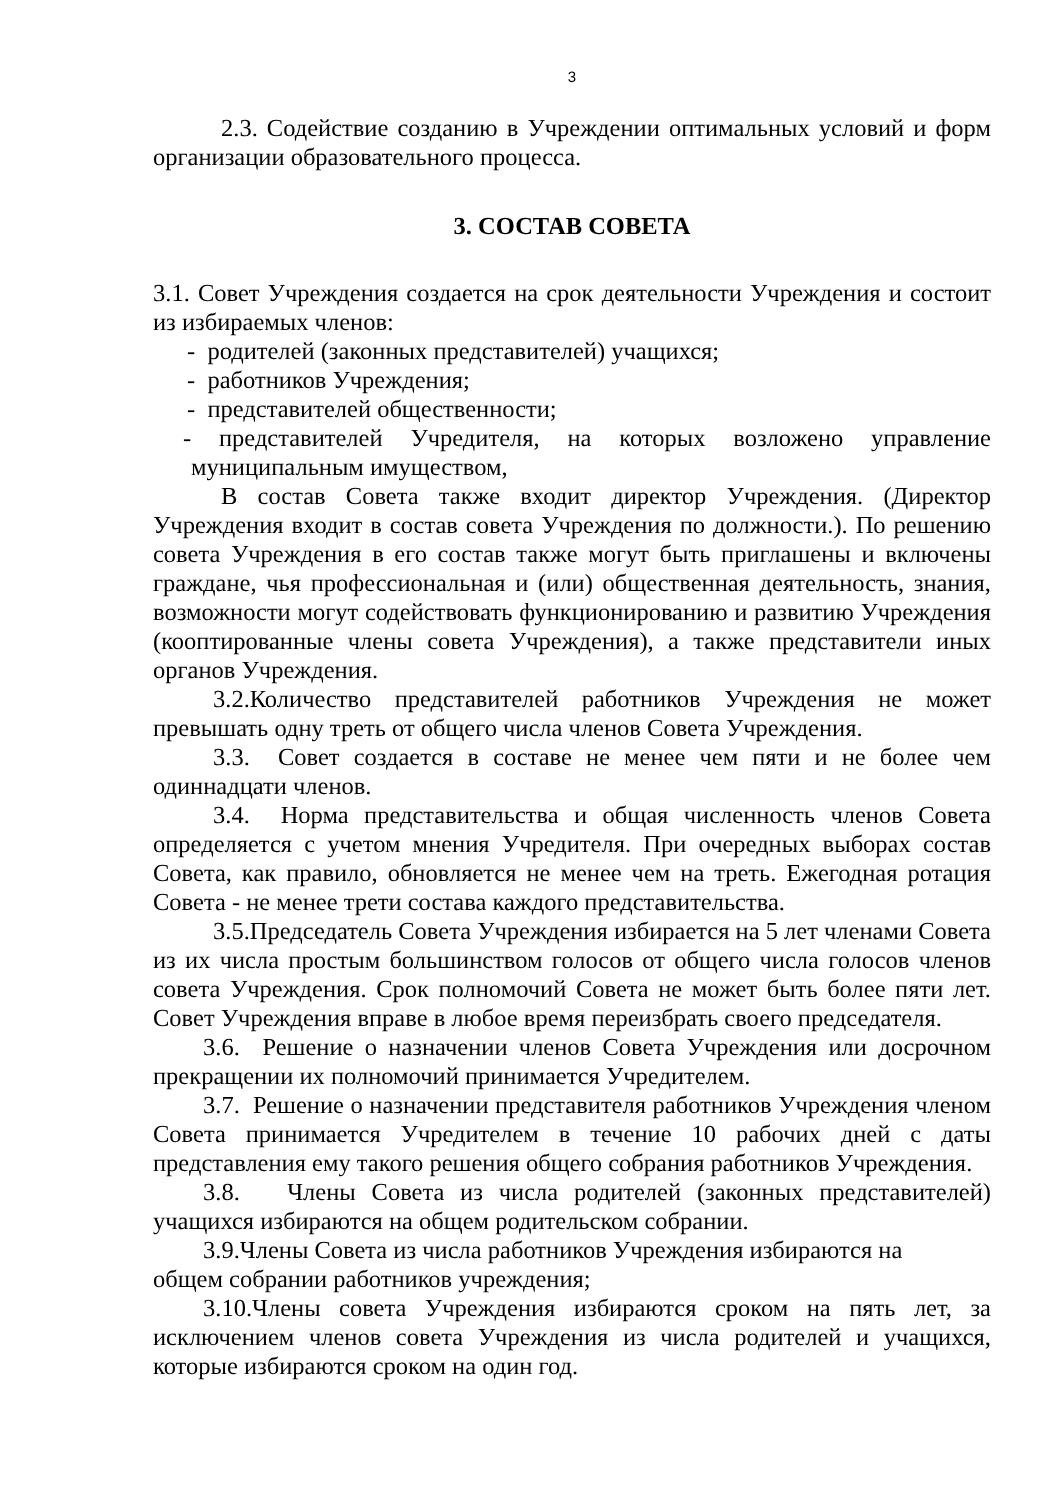3
2.3. Содействие созданию в Учреждении оптимальных условий и форм организации образовательного процесса.
3. СОСТАВ СОВЕТА
3.1. Совет Учреждения создается на срок деятельности Учреждения и состоит из избираемых членов:
- родителей (законных представителей) учащихся;
- работников Учреждения;
- представителей общественности;
- представителей Учредителя, на которых возложено управление муниципальным имуществом,
В состав Совета также входит директор Учреждения. (Директор Учреждения входит в состав совета Учреждения по должности.). По решению совета Учреждения в его состав также могут быть приглашены и включены граждане, чья профессиональная и (или) общественная деятельность, знания, возможности могут содействовать функционированию и развитию Учреждения (кооптированные члены совета Учреждения), а также представители иных органов Учреждения.
3.2.Количество представителей работников Учреждения не может превышать одну треть от общего числа членов Совета Учреждения.
3.3. Совет создается в составе не менее чем пяти и не более чем одиннадцати членов.
3.4. Норма представительства и общая численность членов Совета определяется с учетом мнения Учредителя. При очередных выборах состав Совета, как правило, обновляется не менее чем на треть. Ежегодная ротация Совета - не менее трети состава каждого представительства.
3.5.Председатель Совета Учреждения избирается на 5 лет членами Совета из их числа простым большинством голосов от общего числа голосов членов совета Учреждения. Срок полномочий Совета не может быть более пяти лет. Совет Учреждения вправе в любое время переизбрать своего председателя.
3.6. Решение о назначении членов Совета Учреждения или досрочном прекращении их полномочий принимается Учредителем.
3.7. Решение о назначении представителя работников Учреждения членом Совета принимается Учредителем в течение 10 рабочих дней с даты представления ему такого решения общего собрания работников Учреждения.
3.8. Члены Совета из числа родителей (законных представителей) учащихся избираются на общем родительском собрании.
3.9.Члены Совета из числа работников Учреждения избираются на
общем собрании работников учреждения;
3.10.Члены совета Учреждения избираются сроком на пять лет, за исключением членов совета Учреждения из числа родителей и учащихся, которые избираются сроком на один год.